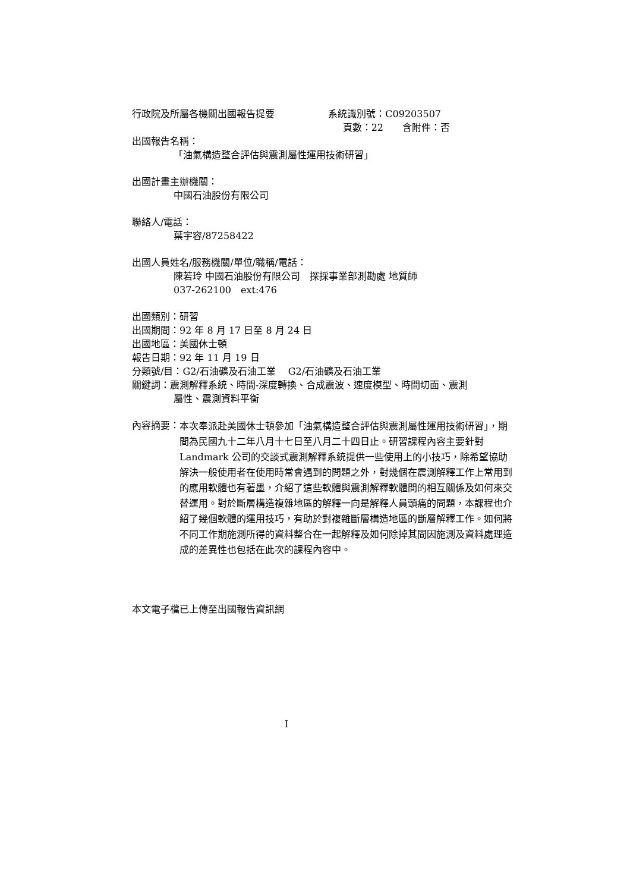行政院及所屬各機關出國報告提要 系統識別號：C09203507
頁數：22　　含附件：否
出國報告名稱：
「油氣構造整合評估與震測屬性運用技術研習」
出國計畫主辦機關：
中國石油股份有限公司
聯絡人/電話：
葉宇容/87258422
出國人員姓名/服務機關/單位/職稱/電話：
陳若玲 中國石油股份有限公司　探採事業部測勘處 地質師
037-262100　ext:476
出國類別：研習
出國期間：92 年 8 月 17 日至 8 月 24 日
出國地區：美國休士頓
報告日期：92 年 11 月 19 日
分類號/目：G2/石油礦及石油工業　 G2/石油礦及石油工業
關鍵詞：震測解釋系統、時間-深度轉換、合成震波、速度模型、時間切面、震測
屬性、震測資料平衡
內容摘要： 本次奉派赴美國休士頓參加「油氣構造整合評估與震測屬性運用技術研習」，期間為民國九十二年八月十七日至八月二十四日止。研習課程內容主要針對 Landmark 公司的交談式震測解釋系統提供一些使用上的小技巧，除希望協助解決一般使用者在使用時常會遇到的問題之外，對幾個在震測解釋工作上常用到的應用軟體也有著墨，介紹了這些軟體與震測解釋軟體間的相互關係及如何來交替運用。對於斷層構造複雜地區的解釋一向是解釋人員頭痛的問題，本課程也介紹了幾個軟體的運用技巧，有助於對複雜斷層構造地區的斷層解釋工作。如何將不同工作期施測所得的資料整合在一起解釋及如何除掉其間因施測及資料處理造成的差異性也包括在此次的課程內容中。
本文電子檔已上傳至出國報告資訊網
I